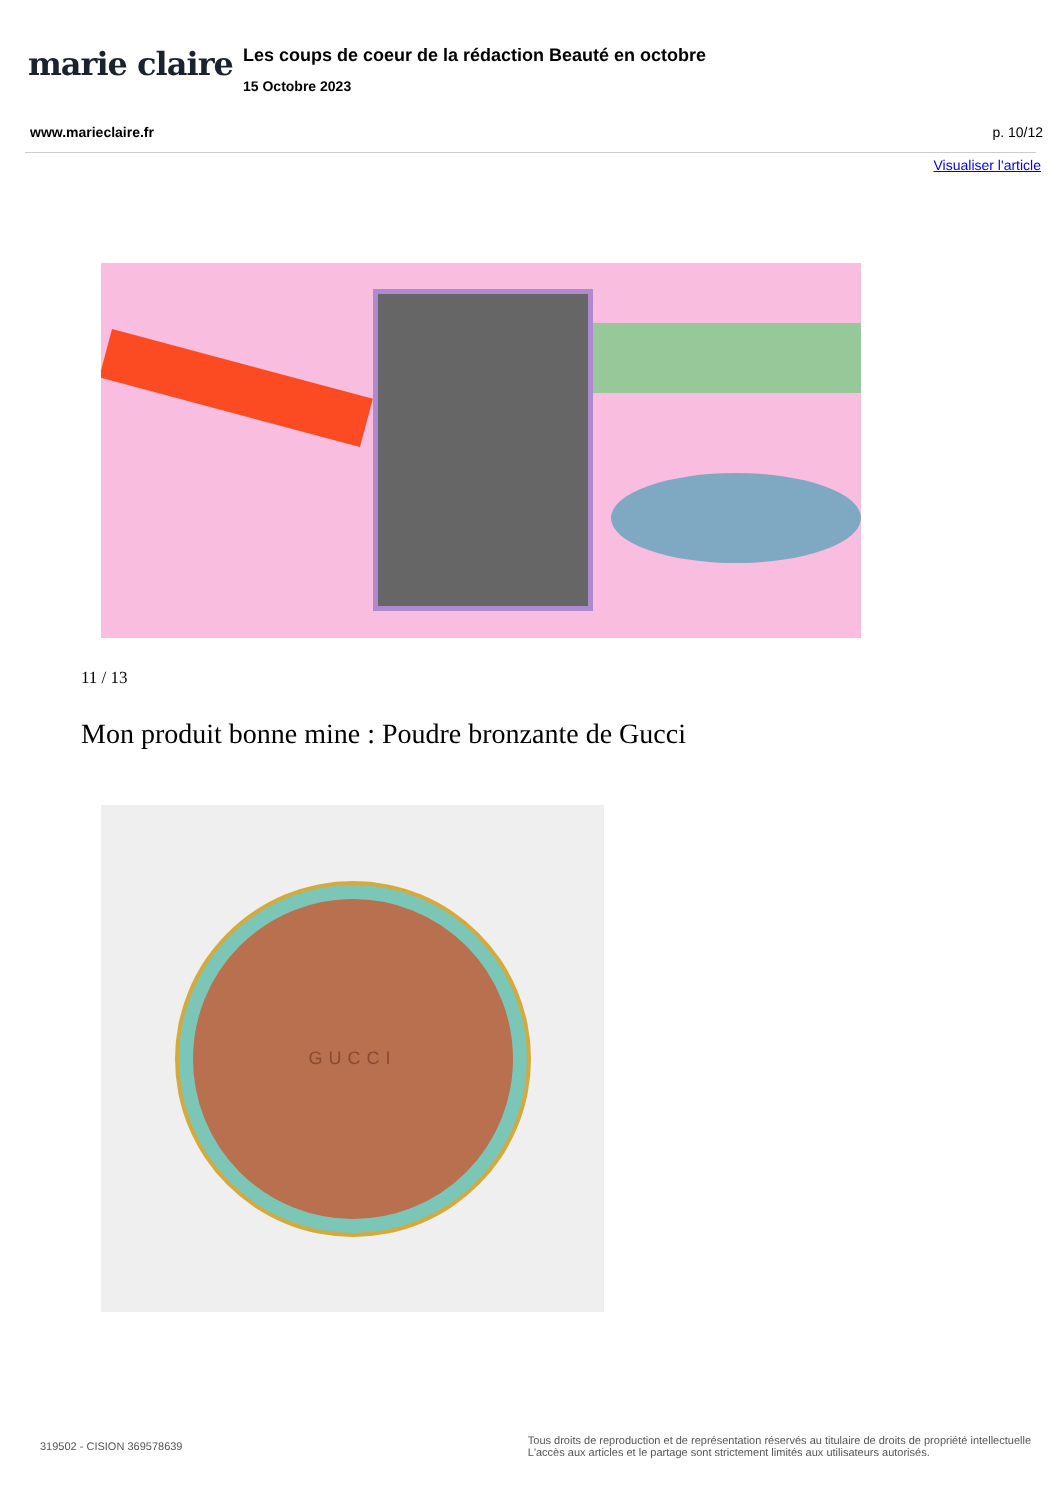marie claire
Les coups de coeur de la rédaction Beauté en octobre
15 Octobre 2023
www.marieclaire.fr p. 10/12
Visualiser l'article
11 / 13
Mon produit bonne mine : Poudre bronzante de Gucci
GUCCI
319502 - CISION 369578639 Tous droits de reproduction et de représentation réservés au titulaire de droits de propriété intellectuelle
L'accès aux articles et le partage sont strictement limités aux utilisateurs autorisés.